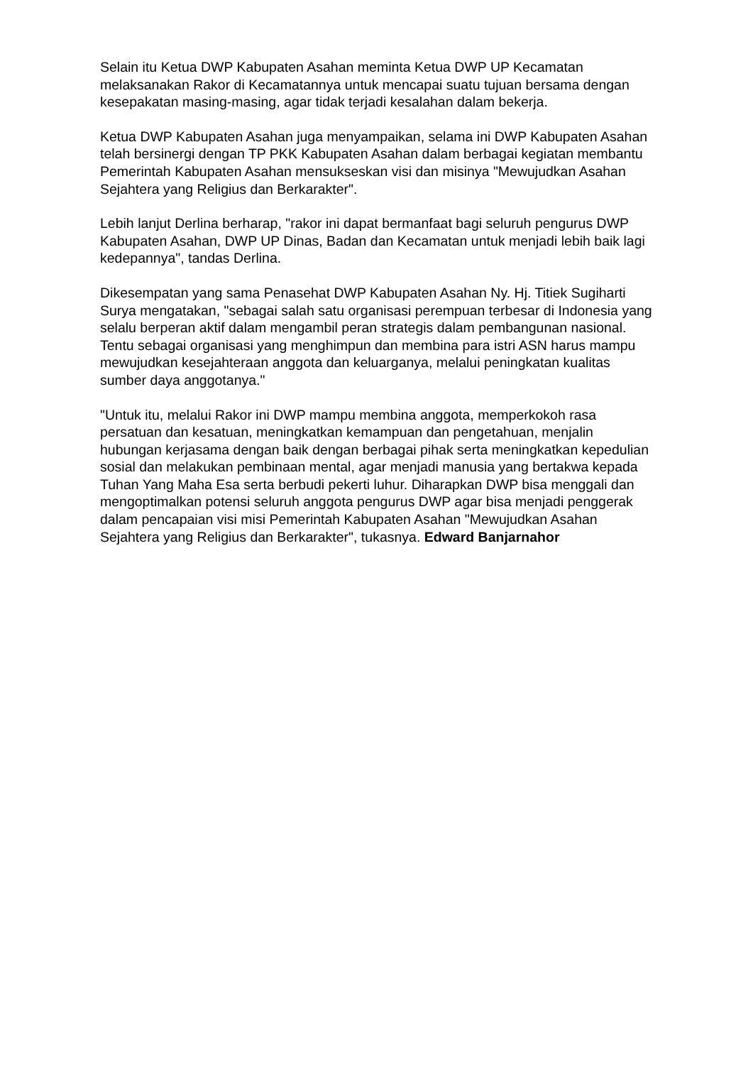Selain itu Ketua DWP Kabupaten Asahan meminta Ketua DWP UP Kecamatan melaksanakan Rakor di Kecamatannya untuk mencapai suatu tujuan bersama dengan kesepakatan masing-masing, agar tidak terjadi kesalahan dalam bekerja.
Ketua DWP Kabupaten Asahan juga menyampaikan, selama ini DWP Kabupaten Asahan telah bersinergi dengan TP PKK Kabupaten Asahan dalam berbagai kegiatan membantu Pemerintah Kabupaten Asahan mensukseskan visi dan misinya "Mewujudkan Asahan Sejahtera yang Religius dan Berkarakter".
Lebih lanjut Derlina berharap, "rakor ini dapat bermanfaat bagi seluruh pengurus DWP Kabupaten Asahan, DWP UP Dinas, Badan dan Kecamatan untuk menjadi lebih baik lagi kedepannya", tandas Derlina.
Dikesempatan yang sama Penasehat DWP Kabupaten Asahan Ny. Hj. Titiek Sugiharti Surya mengatakan, "sebagai salah satu organisasi perempuan terbesar di Indonesia yang selalu berperan aktif dalam mengambil peran strategis dalam pembangunan nasional. Tentu sebagai organisasi yang menghimpun dan membina para istri ASN harus mampu mewujudkan kesejahteraan anggota dan keluarganya, melalui peningkatan kualitas sumber daya anggotanya."
"Untuk itu, melalui Rakor ini DWP mampu membina anggota, memperkokoh rasa persatuan dan kesatuan, meningkatkan kemampuan dan pengetahuan, menjalin hubungan kerjasama dengan baik dengan berbagai pihak serta meningkatkan kepedulian sosial dan melakukan pembinaan mental, agar menjadi manusia yang bertakwa kepada Tuhan Yang Maha Esa serta berbudi pekerti luhur. Diharapkan DWP bisa menggali dan mengoptimalkan potensi seluruh anggota pengurus DWP agar bisa menjadi penggerak dalam pencapaian visi misi Pemerintah Kabupaten Asahan "Mewujudkan Asahan Sejahtera yang Religius dan Berkarakter", tukasnya. Edward Banjarnahor